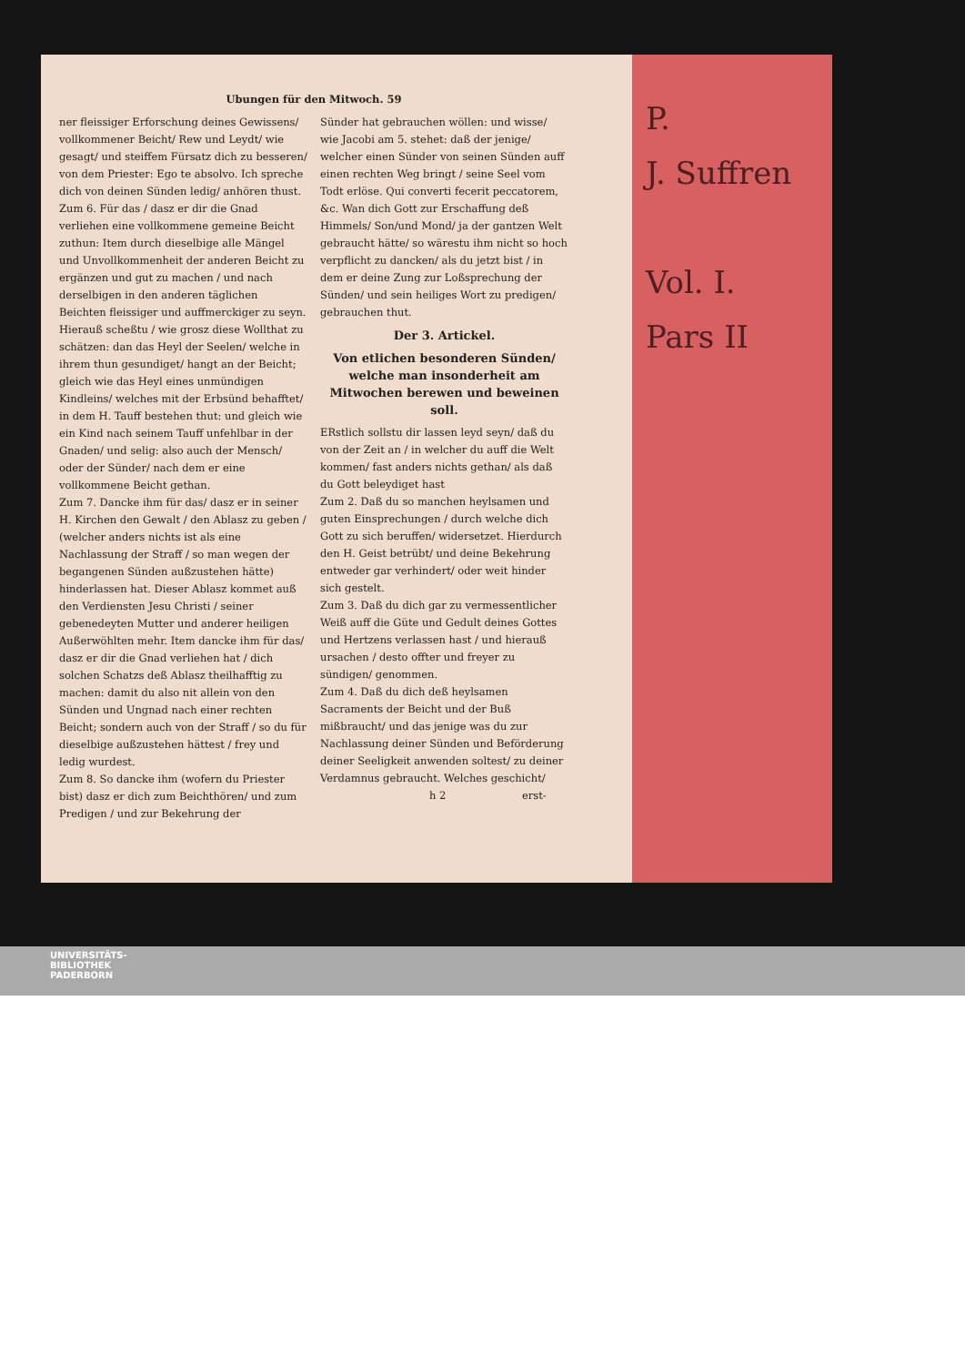P.
J. Suffren
Vol. I.
Pars II
Ubungen für den Mitwoch. 59
ner fleissiger Erforschung deines Gewissens/ vollkommener Beicht/ Rew und Leydt/ wie gesagt/ und steiffem Fürsatz dich zu besseren/ von dem Priester: Ego te absolvo. Ich spreche dich von deinen Sünden ledig/ anhören thust.
Zum 6. Für das / dasz er dir die Gnad verliehen eine vollkommene gemeine Beicht zuthun: Item durch dieselbige alle Mängel und Unvollkommenheit der anderen Beicht zu ergänzen und gut zu machen / und nach derselbigen in den anderen täglichen Beichten fleissiger und auffmerckiger zu seyn. Hierauß scheßtu / wie grosz diese Wollthat zu schätzen: dan das Heyl der Seelen/ welche in ihrem thun gesundiget/ hangt an der Beicht; gleich wie das Heyl eines unmündigen Kindleins/ welches mit der Erbsünd behafftet/ in dem H. Tauff bestehen thut: und gleich wie ein Kind nach seinem Tauff unfehlbar in der Gnaden/ und selig: also auch der Mensch/ oder der Sünder/ nach dem er eine vollkommene Beicht gethan.
Zum 7. Dancke ihm für das/ dasz er in seiner H. Kirchen den Gewalt / den Ablasz zu geben / (welcher anders nichts ist als eine Nachlassung der Straff / so man wegen der begangenen Sünden außzustehen hätte) hinderlassen hat. Dieser Ablasz kommet auß den Verdiensten Jesu Christi / seiner gebenedeyten Mutter und anderer heiligen Außerwöhlten mehr. Item dancke ihm für das/ dasz er dir die Gnad verliehen hat / dich solchen Schatzs deß Ablasz theilhafftig zu machen: damit du also nit allein von den Sünden und Ungnad nach einer rechten Beicht; sondern auch von der Straff / so du für dieselbige außzustehen hättest / frey und ledig wurdest.
Zum 8. So dancke ihm (wofern du Priester bist) dasz er dich zum Beichthören/ und zum Predigen / und zur Bekehrung der
Sünder hat gebrauchen wöllen: und wisse/ wie Jacobi am 5. stehet: daß der jenige/ welcher einen Sünder von seinen Sünden auff einen rechten Weg bringt / seine Seel vom Todt erlöse. Qui converti fecerit peccatorem, &c. Wan dich Gott zur Erschaffung deß Himmels/ Son/und Mond/ ja der gantzen Welt gebraucht hätte/ so wärestu ihm nicht so hoch verpflicht zu dancken/ als du jetzt bist / in dem er deine Zung zur Loßsprechung der Sünden/ und sein heiliges Wort zu predigen/ gebrauchen thut.
Der 3. Artickel.
Von etlichen besonderen Sünden/ welche man insonderheit am Mitwochen berewen und beweinen soll.
ERstlich sollstu dir lassen leyd seyn/ daß du von der Zeit an / in welcher du auff die Welt kommen/ fast anders nichts gethan/ als daß du Gott beleydiget hast
Zum 2. Daß du so manchen heylsamen und guten Einsprechungen / durch welche dich Gott zu sich beruffen/ widersetzet. Hierdurch den H. Geist betrübt/ und deine Bekehrung entweder gar verhindert/ oder weit hinder sich gestelt.
Zum 3. Daß du dich gar zu vermessentlicher Weiß auff die Güte und Gedult deines Gottes und Hertzens verlassen hast / und hierauß ursachen / desto offter und freyer zu sündigen/ genommen.
Zum 4. Daß du dich deß heylsamen Sacraments der Beicht und der Buß mißbraucht/ und das jenige was du zur Nachlassung deiner Sünden und Beförderung deiner Seeligkeit anwenden soltest/ zu deiner Verdamnus gebraucht. Welches geschicht/
h 2 erst-
UNIVERSITÄTS-
BIBLIOTHEK
PADERBORN